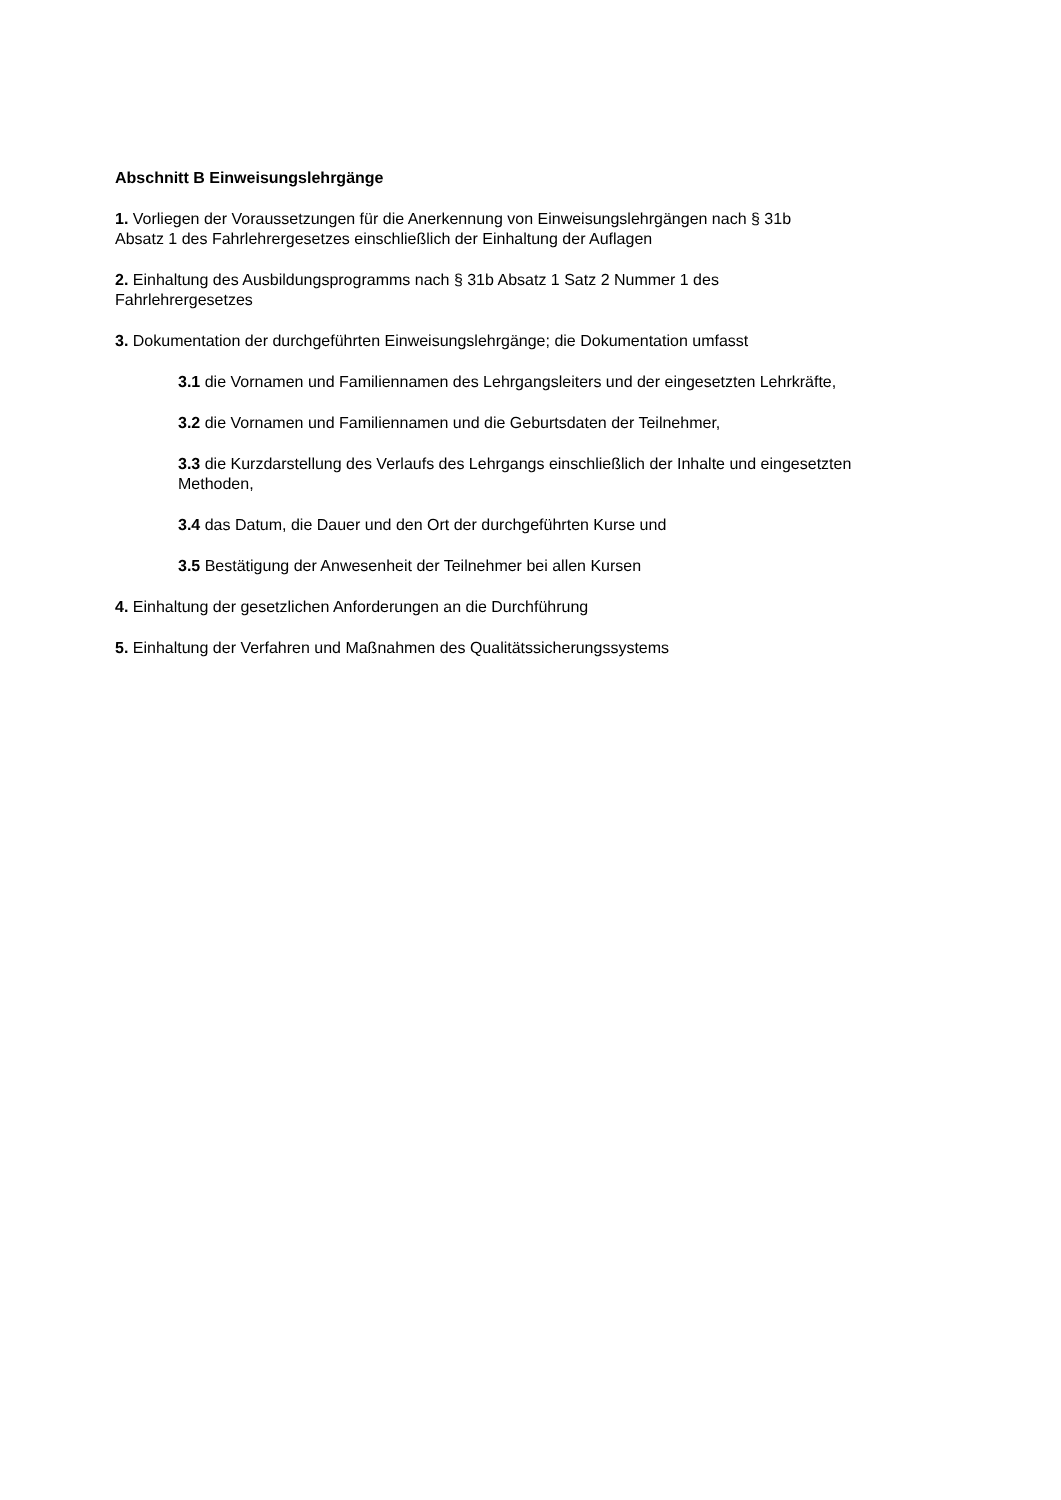Abschnitt B Einweisungslehrgänge
1. Vorliegen der Voraussetzungen für die Anerkennung von Einweisungslehrgängen nach § 31b
Absatz 1 des Fahrlehrergesetzes einschließlich der Einhaltung der Auflagen
2. Einhaltung des Ausbildungsprogramms nach § 31b Absatz 1 Satz 2 Nummer 1 des
Fahrlehrergesetzes
3. Dokumentation der durchgeführten Einweisungslehrgänge; die Dokumentation umfasst
3.1 die Vornamen und Familiennamen des Lehrgangsleiters und der eingesetzten Lehrkräfte,
3.2 die Vornamen und Familiennamen und die Geburtsdaten der Teilnehmer,
3.3 die Kurzdarstellung des Verlaufs des Lehrgangs einschließlich der Inhalte und eingesetzten
Methoden,
3.4 das Datum, die Dauer und den Ort der durchgeführten Kurse und
3.5 Bestätigung der Anwesenheit der Teilnehmer bei allen Kursen
4. Einhaltung der gesetzlichen Anforderungen an die Durchführung
5. Einhaltung der Verfahren und Maßnahmen des Qualitätssicherungssystems